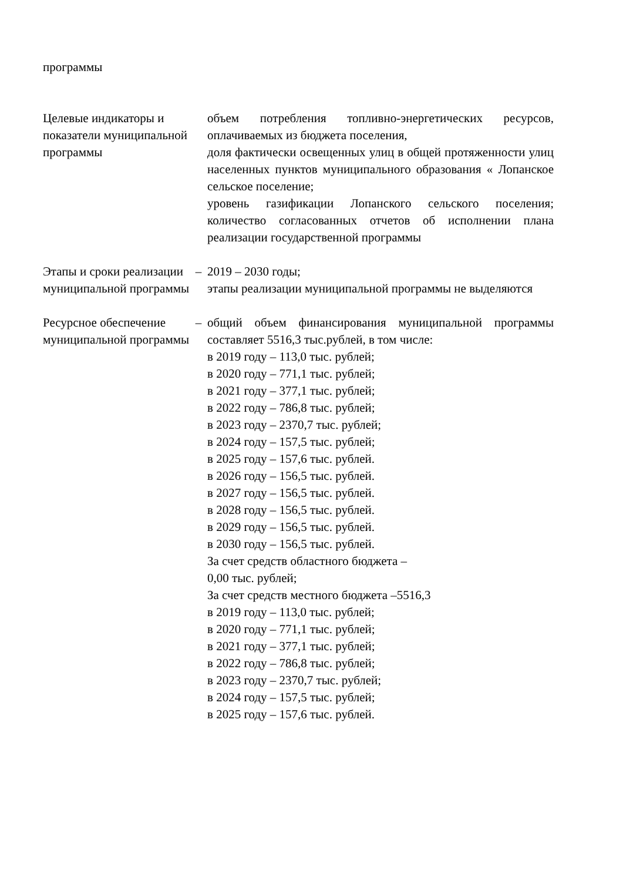| программы | | |
| Целевые индикаторы и показатели муниципальной программы | | объем потребления топливно-энергетических ресурсов, оплачиваемых из бюджета поселения, доля фактически освещенных улиц в общей протяженности улиц населенных пунктов муниципального образования « Лопанское сельское поселение; уровень газификации Лопанского сельского поселения; количество согласованных отчетов об исполнении плана реализации государственной программы |
| Этапы и сроки реализации муниципальной программы | – | 2019 – 2030 годы; этапы реализации муниципальной программы не выделяются |
| Ресурсное обеспечение муниципальной программы | – | общий объем финансирования муниципальной программы составляет 5516,3 тыс.рублей, в том числе: в 2019 году – 113,0 тыс. рублей; в 2020 году – 771,1 тыс. рублей; в 2021 году – 377,1 тыс. рублей; в 2022 году – 786,8 тыс. рублей; в 2023 году – 2370,7 тыс. рублей; в 2024 году – 157,5 тыс. рублей; в 2025 году – 157,6 тыс. рублей. в 2026 году – 156,5 тыс. рублей. в 2027 году – 156,5 тыс. рублей. в 2028 году – 156,5 тыс. рублей. в 2029 году – 156,5 тыс. рублей. в 2030 году – 156,5 тыс. рублей. За счет средств областного бюджета – 0,00 тыс. рублей; За счет средств местного бюджета –5516,3 в 2019 году – 113,0 тыс. рублей; в 2020 году – 771,1 тыс. рублей; в 2021 году – 377,1 тыс. рублей; в 2022 году – 786,8 тыс. рублей; в 2023 году – 2370,7 тыс. рублей; в 2024 году – 157,5 тыс. рублей; в 2025 году – 157,6 тыс. рублей. |